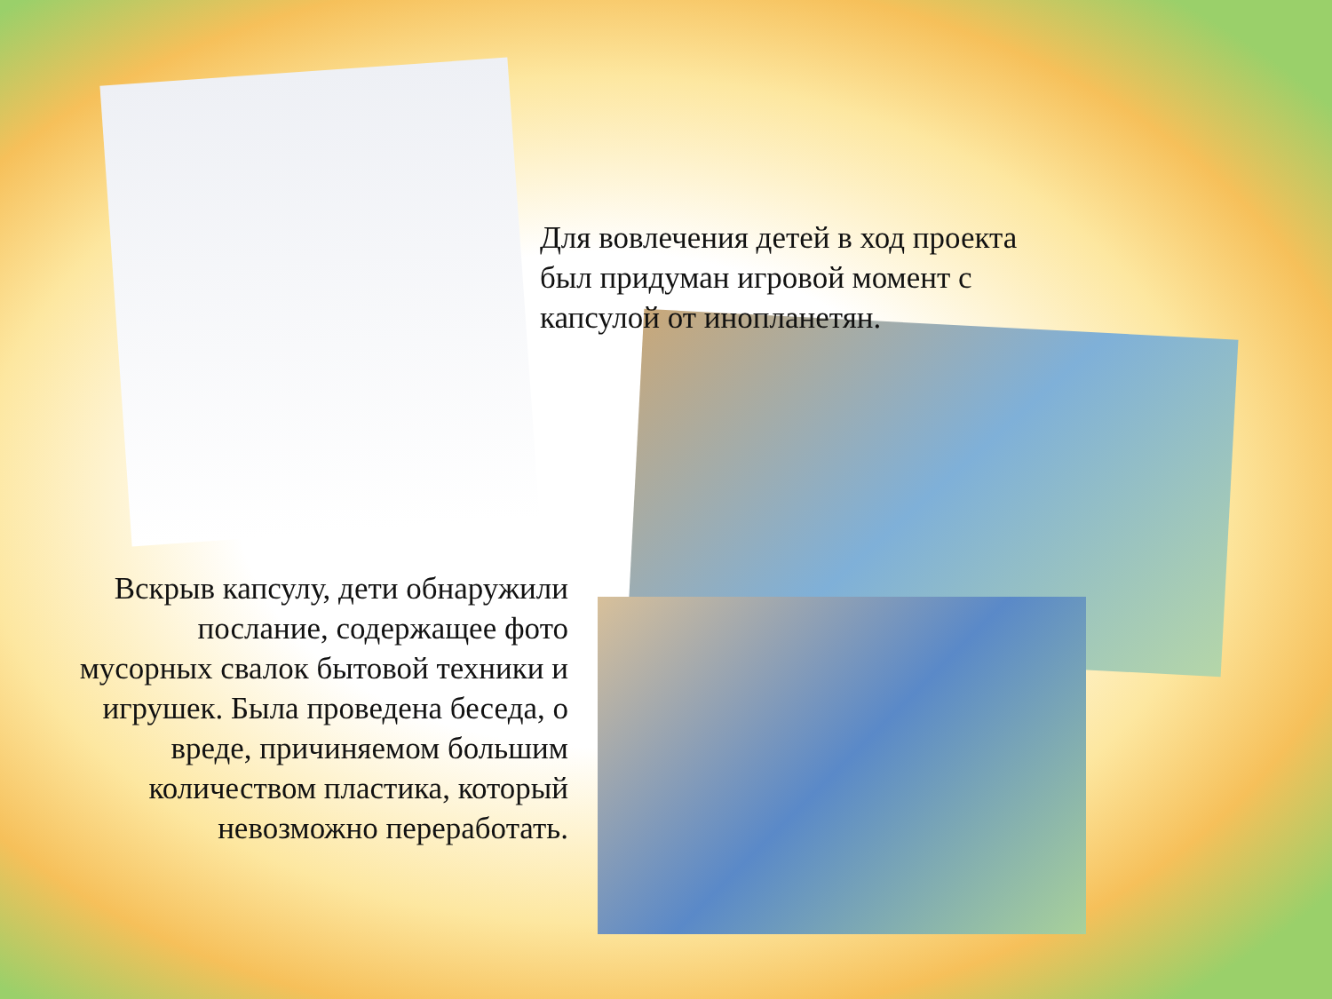Для вовлечения детей в ход проекта был придуман игровой момент с капсулой от инопланетян.
Вскрыв капсулу, дети обнаружили послание, содержащее фото мусорных свалок бытовой техники и игрушек. Была проведена беседа, о вреде, причиняемом большим количеством пластика, который невозможно переработать.